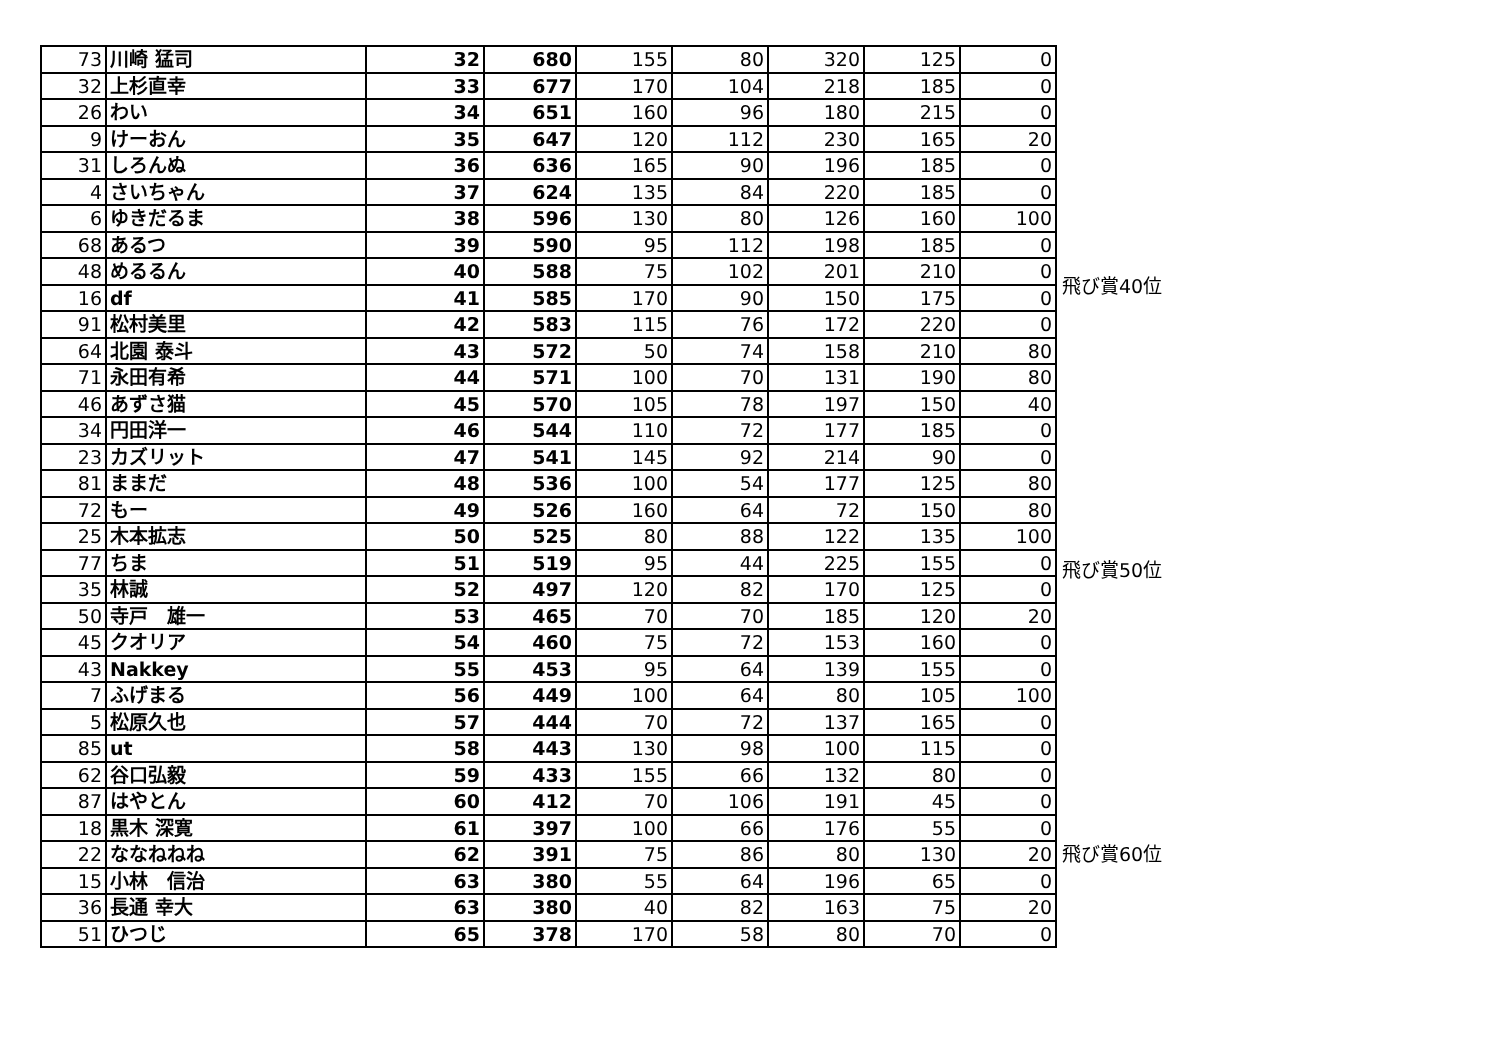| 73 | 川崎 猛司 | 32 | 680 | 155 | 80 | 320 | 125 | 0 |
| 32 | 上杉直幸 | 33 | 677 | 170 | 104 | 218 | 185 | 0 |
| 26 | わい | 34 | 651 | 160 | 96 | 180 | 215 | 0 |
| 9 | けーおん | 35 | 647 | 120 | 112 | 230 | 165 | 20 |
| 31 | しろんぬ | 36 | 636 | 165 | 90 | 196 | 185 | 0 |
| 4 | さいちゃん | 37 | 624 | 135 | 84 | 220 | 185 | 0 |
| 6 | ゆきだるま | 38 | 596 | 130 | 80 | 126 | 160 | 100 |
| 68 | あるつ | 39 | 590 | 95 | 112 | 198 | 185 | 0 |
| 48 | めるるん | 40 | 588 | 75 | 102 | 201 | 210 | 0 |
| 16 | df | 41 | 585 | 170 | 90 | 150 | 175 | 0 |
| 91 | 松村美里 | 42 | 583 | 115 | 76 | 172 | 220 | 0 |
| 64 | 北園 泰斗 | 43 | 572 | 50 | 74 | 158 | 210 | 80 |
| 71 | 永田有希 | 44 | 571 | 100 | 70 | 131 | 190 | 80 |
| 46 | あずさ猫 | 45 | 570 | 105 | 78 | 197 | 150 | 40 |
| 34 | 円田洋一 | 46 | 544 | 110 | 72 | 177 | 185 | 0 |
| 23 | カズリット | 47 | 541 | 145 | 92 | 214 | 90 | 0 |
| 81 | ままだ | 48 | 536 | 100 | 54 | 177 | 125 | 80 |
| 72 | もー | 49 | 526 | 160 | 64 | 72 | 150 | 80 |
| 25 | 木本拡志 | 50 | 525 | 80 | 88 | 122 | 135 | 100 |
| 77 | ちま | 51 | 519 | 95 | 44 | 225 | 155 | 0 |
| 35 | 林誠 | 52 | 497 | 120 | 82 | 170 | 125 | 0 |
| 50 | 寺戸 雄一 | 53 | 465 | 70 | 70 | 185 | 120 | 20 |
| 45 | クオリア | 54 | 460 | 75 | 72 | 153 | 160 | 0 |
| 43 | Nakkey | 55 | 453 | 95 | 64 | 139 | 155 | 0 |
| 7 | ふげまる | 56 | 449 | 100 | 64 | 80 | 105 | 100 |
| 5 | 松原久也 | 57 | 444 | 70 | 72 | 137 | 165 | 0 |
| 85 | ut | 58 | 443 | 130 | 98 | 100 | 115 | 0 |
| 62 | 谷口弘毅 | 59 | 433 | 155 | 66 | 132 | 80 | 0 |
| 87 | はやとん | 60 | 412 | 70 | 106 | 191 | 45 | 0 |
| 18 | 黒木 深寛 | 61 | 397 | 100 | 66 | 176 | 55 | 0 |
| 22 | ななねねね | 62 | 391 | 75 | 86 | 80 | 130 | 20 |
| 15 | 小林 信治 | 63 | 380 | 55 | 64 | 196 | 65 | 0 |
| 36 | 長通 幸大 | 63 | 380 | 40 | 82 | 163 | 75 | 20 |
| 51 | ひつじ | 65 | 378 | 170 | 58 | 80 | 70 | 0 |
飛び賞40位
飛び賞50位
飛び賞60位